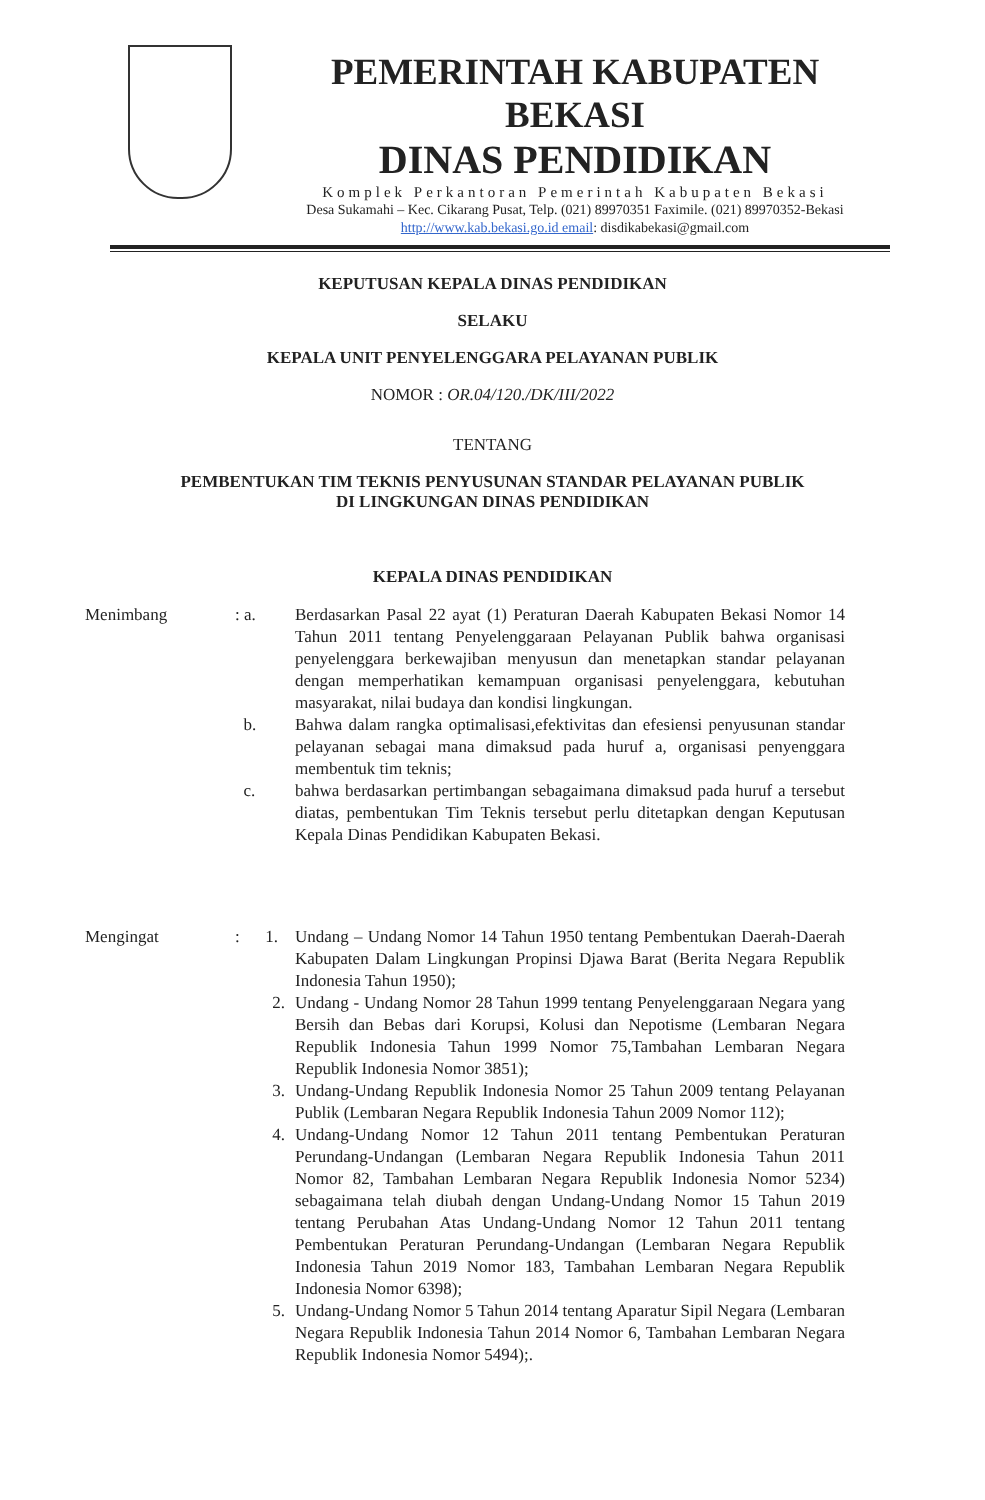PEMERINTAH KABUPATEN BEKASI
DINAS PENDIDIKAN
Komplek Perkantoran Pemerintah Kabupaten Bekasi
Desa Sukamahi – Kec. Cikarang Pusat, Telp. (021) 89970351 Faximile. (021) 89970352-Bekasi
http://www.kab.bekasi.go.id email: disdikabekasi@gmail.com
KEPUTUSAN KEPALA DINAS PENDIDIKAN
SELAKU
KEPALA UNIT PENYELENGGARA PELAYANAN PUBLIK
NOMOR : OR.04/120./DK/III/2022
TENTANG
PEMBENTUKAN TIM TEKNIS PENYUSUNAN STANDAR PELAYANAN PUBLIK
DI LINGKUNGAN DINAS PENDIDIKAN
KEPALA DINAS PENDIDIKAN
| Menimbang | : a. | Berdasarkan Pasal 22 ayat (1) Peraturan Daerah Kabupaten Bekasi Nomor 14 Tahun 2011 tentang Penyelenggaraan Pelayanan Publik bahwa organisasi penyelenggara berkewajiban menyusun dan menetapkan standar pelayanan dengan memperhatikan kemampuan organisasi penyelenggara, kebutuhan masyarakat, nilai budaya dan kondisi lingkungan. |
| | b. | Bahwa dalam rangka optimalisasi,efektivitas dan efesiensi penyusunan standar pelayanan sebagai mana dimaksud pada huruf a, organisasi penyenggara membentuk tim teknis; |
| | c. | bahwa berdasarkan pertimbangan sebagaimana dimaksud pada huruf a tersebut diatas, pembentukan Tim Teknis tersebut perlu ditetapkan dengan Keputusan Kepala Dinas Pendidikan Kabupaten Bekasi. |
| Mengingat | : 1. | Undang – Undang Nomor 14 Tahun 1950 tentang Pembentukan Daerah-Daerah Kabupaten Dalam Lingkungan Propinsi Djawa Barat (Berita Negara Republik Indonesia Tahun 1950); |
| | 2. | Undang - Undang Nomor 28 Tahun 1999 tentang Penyelenggaraan Negara yang Bersih dan Bebas dari Korupsi, Kolusi dan Nepotisme (Lembaran Negara Republik Indonesia Tahun 1999 Nomor 75,Tambahan Lembaran Negara Republik Indonesia Nomor 3851); |
| | 3. | Undang-Undang Republik Indonesia Nomor 25 Tahun 2009 tentang Pelayanan Publik (Lembaran Negara Republik Indonesia Tahun 2009 Nomor 112); |
| | 4. | Undang-Undang Nomor 12 Tahun 2011 tentang Pembentukan Peraturan Perundang-Undangan (Lembaran Negara Republik Indonesia Tahun 2011 Nomor 82, Tambahan Lembaran Negara Republik Indonesia Nomor 5234) sebagaimana telah diubah dengan Undang-Undang Nomor 15 Tahun 2019 tentang Perubahan Atas Undang-Undang Nomor 12 Tahun 2011 tentang Pembentukan Peraturan Perundang-Undangan (Lembaran Negara Republik Indonesia Tahun 2019 Nomor 183, Tambahan Lembaran Negara Republik Indonesia Nomor 6398); |
| | 5. | Undang-Undang Nomor 5 Tahun 2014 tentang Aparatur Sipil Negara (Lembaran Negara Republik Indonesia Tahun 2014 Nomor 6, Tambahan Lembaran Negara Republik Indonesia Nomor 5494);. |